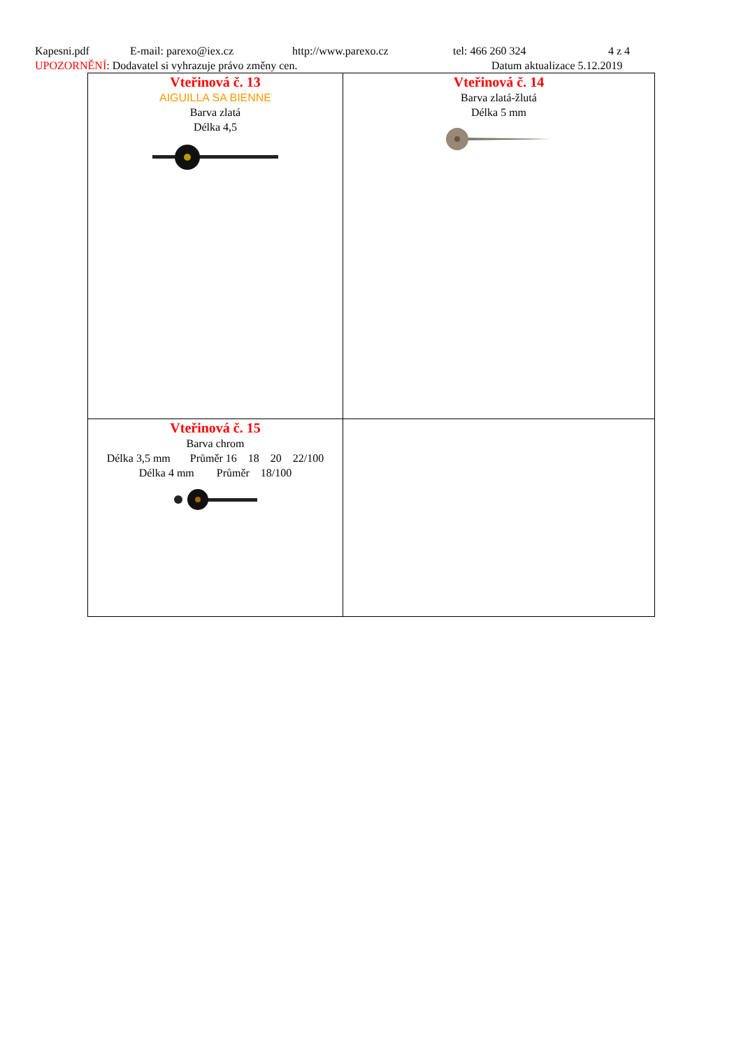Kapesni.pdf E-mail: parexo@iex.cz http://www.parexo.cz tel: 466 260 324 4 z 4
UPOZORNĚNÍ: Dodavatel si vyhrazuje právo změny cen. Datum aktualizace 5.12.2019
| Vteřinová č. 13 AIGUILLA SA BIENNE Barva zlatá Délka 4,5 | Vteřinová č. 14 Barva zlatá-žlutá Délka 5 mm |
| Vteřinová č. 15 Barva chrom Délka 3,5 mm Průměr 16 18 20 22/100 Délka 4 mm Průměr 18/100 | |